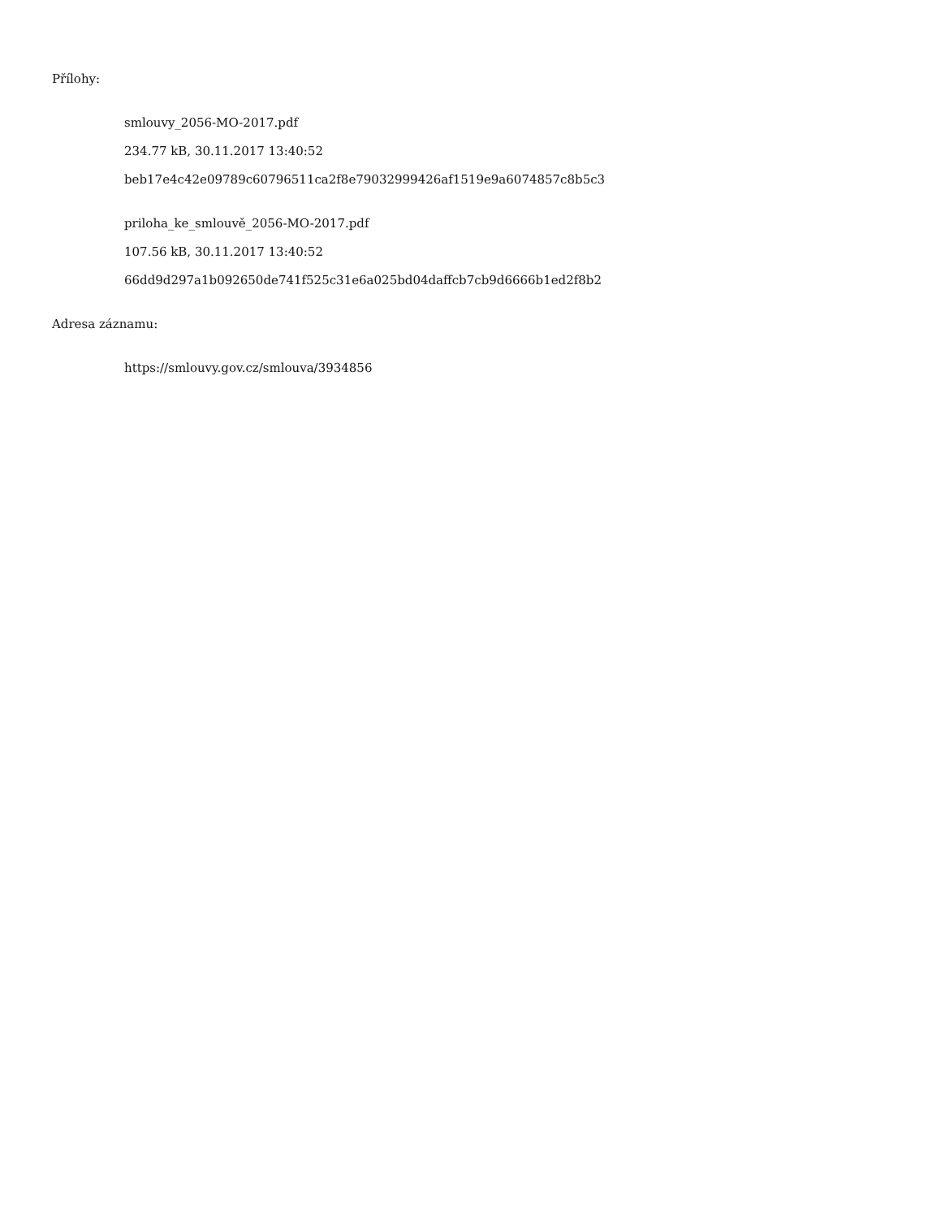Přílohy:
smlouvy_2056-MO-2017.pdf
234.77 kB, 30.11.2017 13:40:52
beb17e4c42e09789c60796511ca2f8e79032999426af1519e9a6074857c8b5c3
priloha_ke_smlouvě_2056-MO-2017.pdf
107.56 kB, 30.11.2017 13:40:52
66dd9d297a1b092650de741f525c31e6a025bd04daffcb7cb9d6666b1ed2f8b2
Adresa záznamu:
https://smlouvy.gov.cz/smlouva/3934856